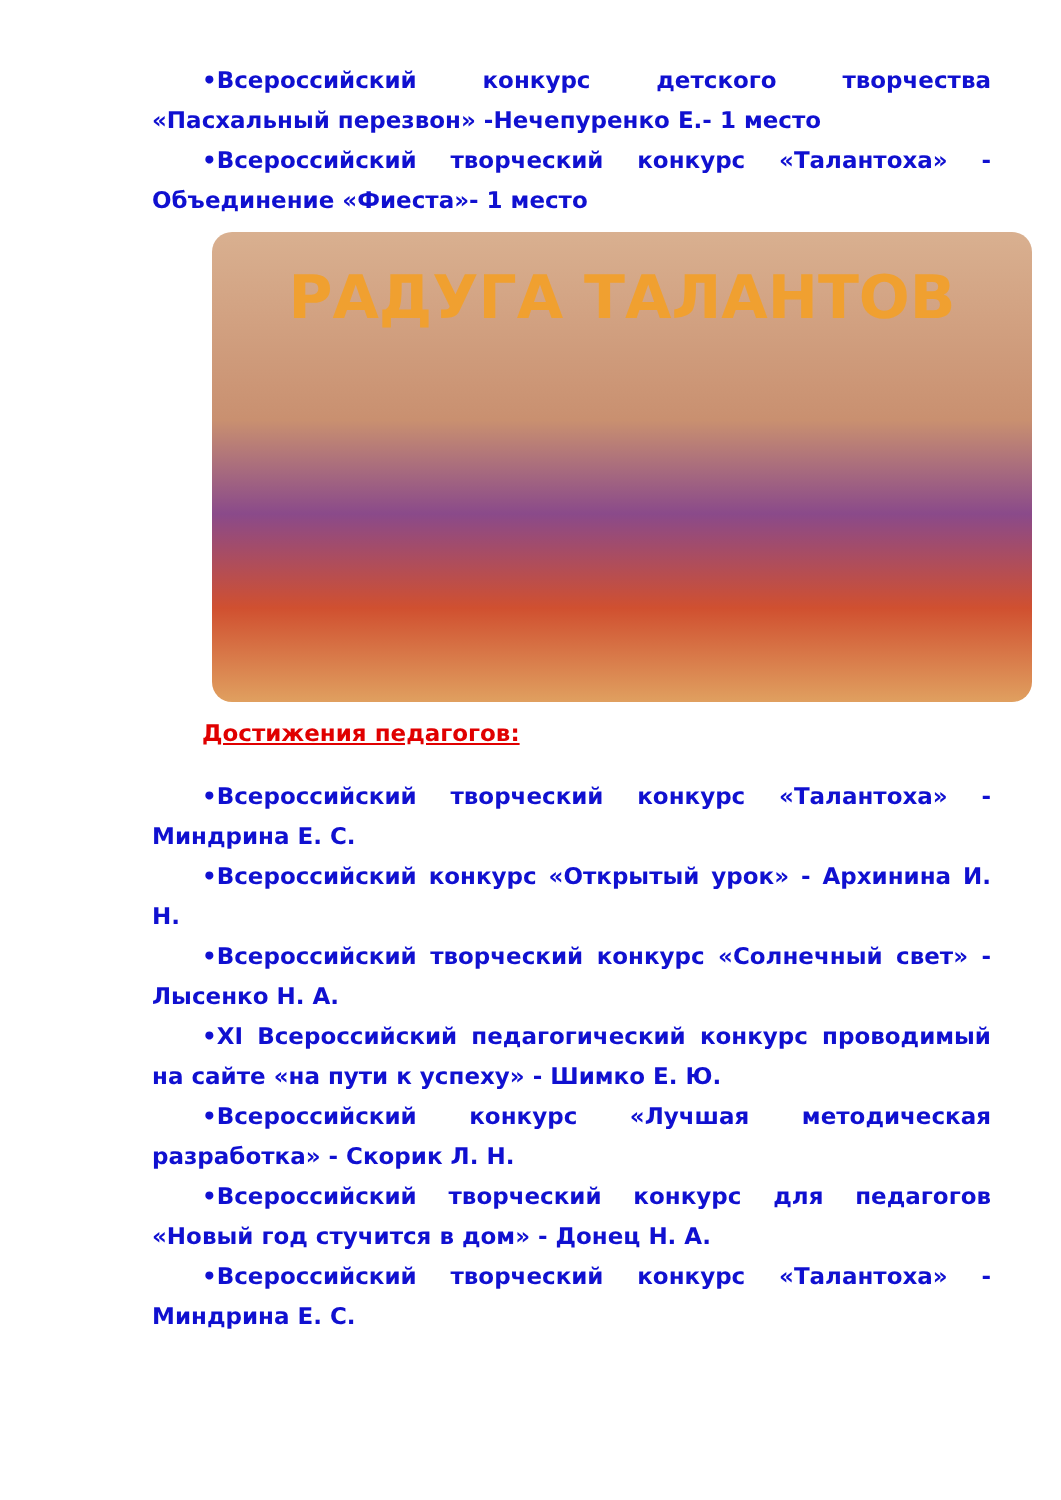•Всероссийский конкурс детского творчества «Пасхальный перезвон» -Нечепуренко Е.- 1 место
•Всероссийский творческий конкурс «Талантоха» - Объединение «Фиеста»- 1 место
РАДУГА ТАЛАНТОВ
Достижения педагогов:
•Всероссийский творческий конкурс «Талантоха» - Миндрина Е. С.
•Всероссийский конкурс «Открытый урок» - Архинина И. Н.
•Всероссийский творческий конкурс «Солнечный свет» - Лысенко Н. А.
•XI Всероссийский педагогический конкурс проводимый на сайте «на пути к успеху» - Шимко Е. Ю.
•Всероссийский конкурс «Лучшая методическая разработка» - Скорик Л. Н.
•Всероссийский творческий конкурс для педагогов «Новый год стучится в дом» - Донец Н. А.
•Всероссийский творческий конкурс «Талантоха» - Миндрина Е. С.